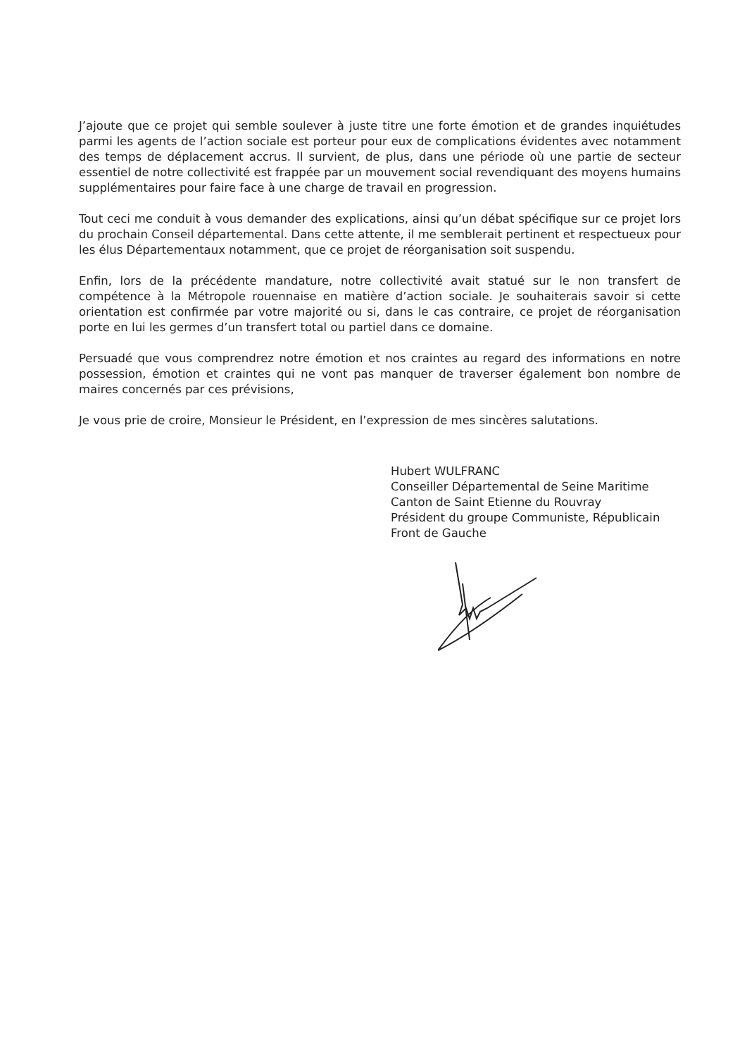J’ajoute que ce projet qui semble soulever à juste titre une forte émotion et de grandes inquiétudes parmi les agents de l’action sociale est porteur pour eux de complications évidentes avec notamment des temps de déplacement accrus. Il survient, de plus, dans une période où une partie de secteur essentiel de notre collectivité est frappée par un mouvement social revendiquant des moyens humains supplémentaires pour faire face à une charge de travail en progression.
Tout ceci me conduit à vous demander des explications, ainsi qu’un débat spécifique sur ce projet lors du prochain Conseil départemental. Dans cette attente, il me semblerait pertinent et respectueux pour les élus Départementaux notamment, que ce projet de réorganisation soit suspendu.
Enfin, lors de la précédente mandature, notre collectivité avait statué sur le non transfert de compétence à la Métropole rouennaise en matière d’action sociale. Je souhaiterais savoir si cette orientation est confirmée par votre majorité ou si, dans le cas contraire, ce projet de réorganisation porte en lui les germes d’un transfert total ou partiel dans ce domaine.
Persuadé que vous comprendrez notre émotion et nos craintes au regard des informations en notre possession, émotion et craintes qui ne vont pas manquer de traverser également bon nombre de maires concernés par ces prévisions,
Je vous prie de croire, Monsieur le Président, en l’expression de mes sincères salutations.
Hubert WULFRANC
Conseiller Départemental de Seine Maritime
Canton de Saint Etienne du Rouvray
Président du groupe Communiste, Républicain
Front de Gauche